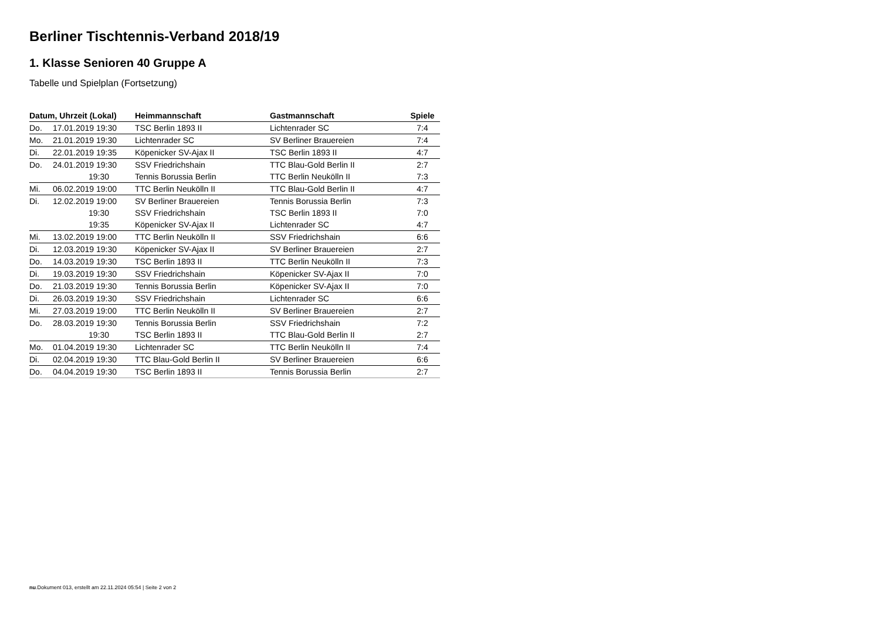Berliner Tischtennis-Verband 2018/19
1. Klasse Senioren 40 Gruppe A
Tabelle und Spielplan (Fortsetzung)
| Datum, Uhrzeit (Lokal) | | Heimmannschaft | Gastmannschaft | Spiele |
| --- | --- | --- | --- | --- |
| Do. | 17.01.2019 19:30 | TSC Berlin 1893 II | Lichtenrader SC | 7:4 |
| Mo. | 21.01.2019 19:30 | Lichtenrader SC | SV Berliner Brauereien | 7:4 |
| Di. | 22.01.2019 19:35 | Köpenicker SV-Ajax II | TSC Berlin 1893 II | 4:7 |
| Do. | 24.01.2019 19:30 | SSV Friedrichshain | TTC Blau-Gold Berlin II | 2:7 |
| | 19:30 | Tennis Borussia Berlin | TTC Berlin Neukölln II | 7:3 |
| Mi. | 06.02.2019 19:00 | TTC Berlin Neukölln II | TTC Blau-Gold Berlin II | 4:7 |
| Di. | 12.02.2019 19:00 | SV Berliner Brauereien | Tennis Borussia Berlin | 7:3 |
| | 19:30 | SSV Friedrichshain | TSC Berlin 1893 II | 7:0 |
| | 19:35 | Köpenicker SV-Ajax II | Lichtenrader SC | 4:7 |
| Mi. | 13.02.2019 19:00 | TTC Berlin Neukölln II | SSV Friedrichshain | 6:6 |
| Di. | 12.03.2019 19:30 | Köpenicker SV-Ajax II | SV Berliner Brauereien | 2:7 |
| Do. | 14.03.2019 19:30 | TSC Berlin 1893 II | TTC Berlin Neukölln II | 7:3 |
| Di. | 19.03.2019 19:30 | SSV Friedrichshain | Köpenicker SV-Ajax II | 7:0 |
| Do. | 21.03.2019 19:30 | Tennis Borussia Berlin | Köpenicker SV-Ajax II | 7:0 |
| Di. | 26.03.2019 19:30 | SSV Friedrichshain | Lichtenrader SC | 6:6 |
| Mi. | 27.03.2019 19:00 | TTC Berlin Neukölln II | SV Berliner Brauereien | 2:7 |
| Do. | 28.03.2019 19:30 | Tennis Borussia Berlin | SSV Friedrichshain | 7:2 |
| | 19:30 | TSC Berlin 1893 II | TTC Blau-Gold Berlin II | 2:7 |
| Mo. | 01.04.2019 19:30 | Lichtenrader SC | TTC Berlin Neukölln II | 7:4 |
| Di. | 02.04.2019 19:30 | TTC Blau-Gold Berlin II | SV Berliner Brauereien | 6:6 |
| Do. | 04.04.2019 19:30 | TSC Berlin 1893 II | Tennis Borussia Berlin | 2:7 |
nu.Dokument 013, erstellt am 22.11.2024 05:54 | Seite 2 von 2